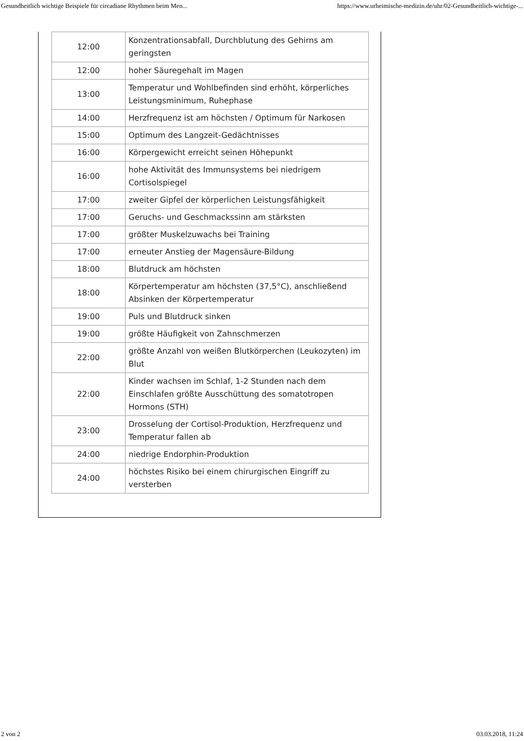Gesundheitlich wichtige Beispiele für circadiane Rhythmen beim Men... https://www.urheimische-medizin.de/uhr/02-Gesundheitlich-wichtige-...
| 12:00 | Konzentrationsabfall, Durchblutung des Gehirns am geringsten |
| 12:00 | hoher Säuregehalt im Magen |
| 13:00 | Temperatur und Wohlbefinden sind erhöht, körperliches Leistungsminimum, Ruhephase |
| 14:00 | Herzfrequenz ist am höchsten / Optimum für Narkosen |
| 15:00 | Optimum des Langzeit-Gedächtnisses |
| 16:00 | Körpergewicht erreicht seinen Höhepunkt |
| 16:00 | hohe Aktivität des Immunsystems bei niedrigem Cortisolspiegel |
| 17:00 | zweiter Gipfel der körperlichen Leistungsfähigkeit |
| 17:00 | Geruchs- und Geschmackssinn am stärksten |
| 17:00 | größter Muskelzuwachs bei Training |
| 17:00 | erneuter Anstieg der Magensäure-Bildung |
| 18:00 | Blutdruck am höchsten |
| 18:00 | Körpertemperatur am höchsten (37,5°C), anschließend Absinken der Körpertemperatur |
| 19:00 | Puls und Blutdruck sinken |
| 19:00 | größte Häufigkeit von Zahnschmerzen |
| 22:00 | größte Anzahl von weißen Blutkörperchen (Leukozyten) im Blut |
| 22:00 | Kinder wachsen im Schlaf, 1-2 Stunden nach dem Einschlafen größte Ausschüttung des somatotropen Hormons (STH) |
| 23:00 | Drosselung der Cortisol-Produktion, Herzfrequenz und Temperatur fallen ab |
| 24:00 | niedrige Endorphin-Produktion |
| 24:00 | höchstes Risiko bei einem chirurgischen Eingriff zu versterben |
2 von 2 03.03.2018, 11:24